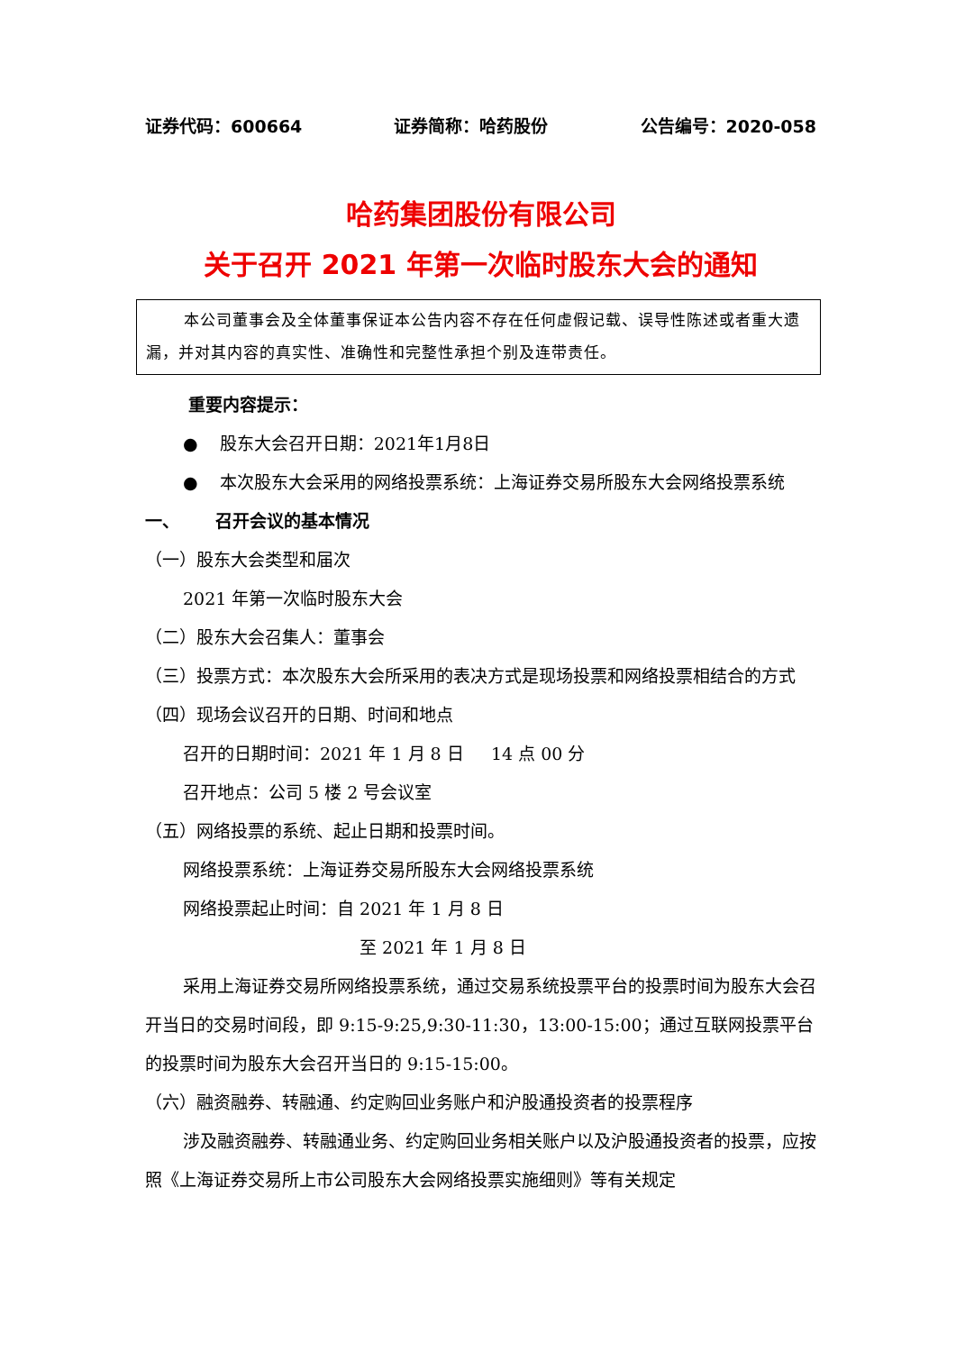证券代码：600664 证券简称：哈药股份 公告编号：2020-058
哈药集团股份有限公司
关于召开 2021 年第一次临时股东大会的通知
本公司董事会及全体董事保证本公告内容不存在任何虚假记载、误导性陈述或者重大遗漏，并对其内容的真实性、准确性和完整性承担个别及连带责任。
重要内容提示：
● 股东大会召开日期：2021年1月8日
● 本次股东大会采用的网络投票系统：上海证券交易所股东大会网络投票系统
一、 召开会议的基本情况
（一）股东大会类型和届次
2021 年第一次临时股东大会
（二）股东大会召集人：董事会
（三）投票方式：本次股东大会所采用的表决方式是现场投票和网络投票相结合的方式
（四）现场会议召开的日期、时间和地点
召开的日期时间：2021 年 1 月 8 日 14 点 00 分
召开地点：公司 5 楼 2 号会议室
（五）网络投票的系统、起止日期和投票时间。
网络投票系统：上海证券交易所股东大会网络投票系统
网络投票起止时间：自 2021 年 1 月 8 日
至 2021 年 1 月 8 日
采用上海证券交易所网络投票系统，通过交易系统投票平台的投票时间为股东大会召开当日的交易时间段，即 9:15-9:25,9:30-11:30，13:00-15:00；通过互联网投票平台的投票时间为股东大会召开当日的 9:15-15:00。
（六）融资融券、转融通、约定购回业务账户和沪股通投资者的投票程序
涉及融资融券、转融通业务、约定购回业务相关账户以及沪股通投资者的投票，应按照《上海证券交易所上市公司股东大会网络投票实施细则》等有关规定